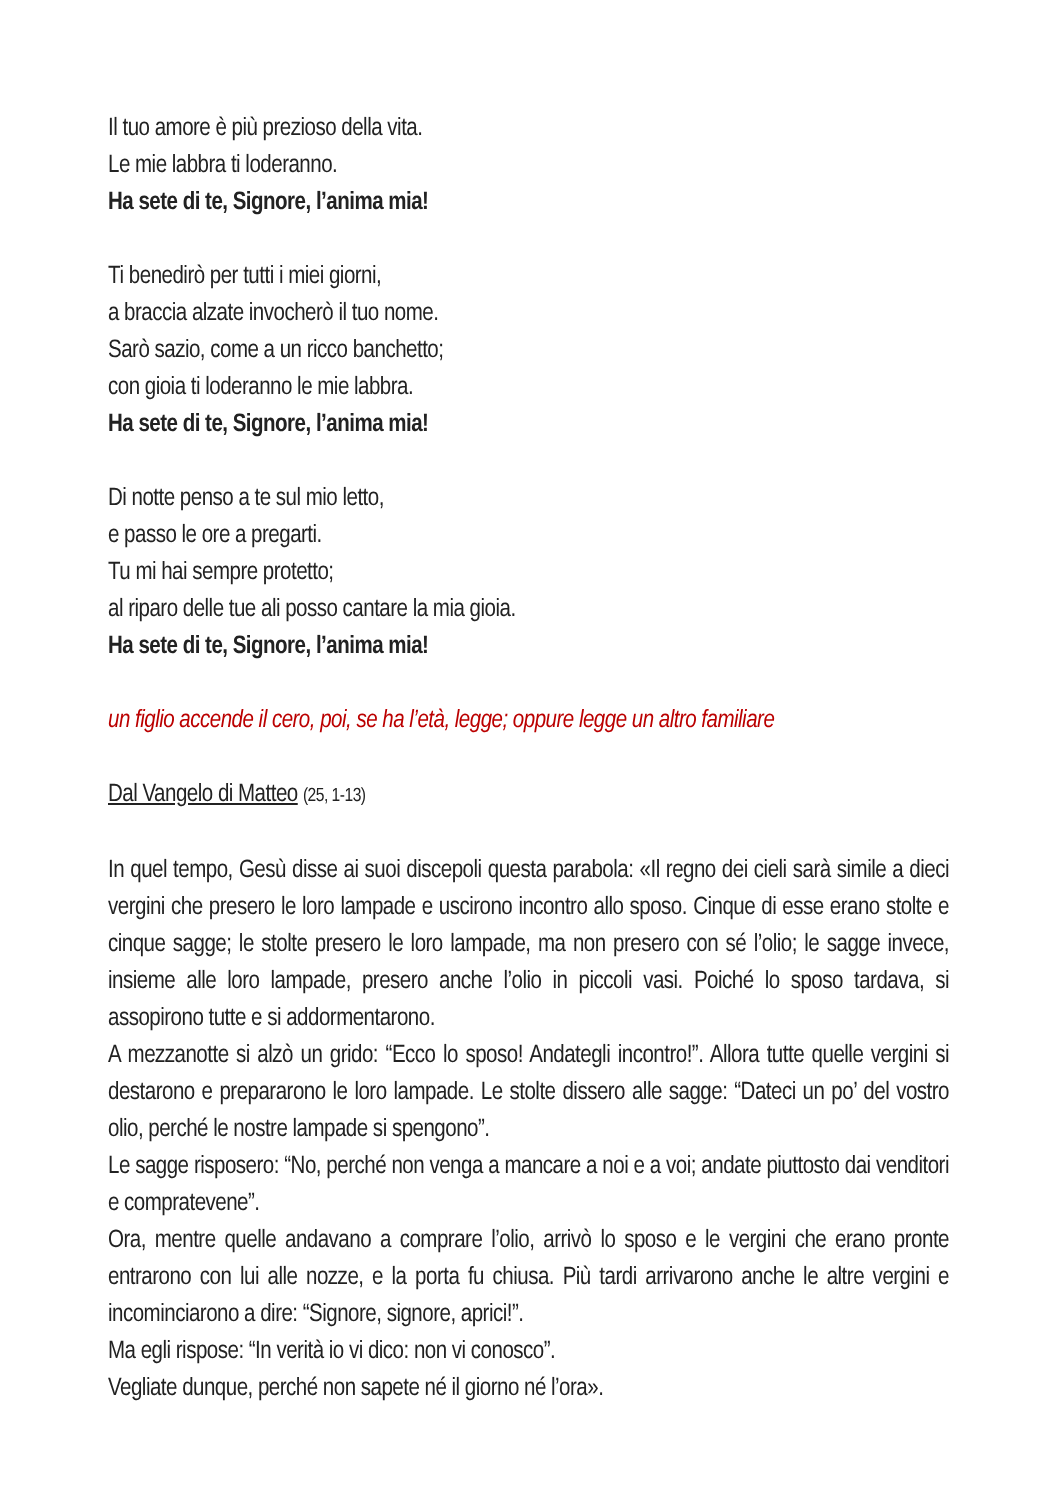Il tuo amore è più prezioso della vita.
Le mie labbra ti loderanno.
Ha sete di te, Signore, l’anima mia!
Ti benedirò per tutti i miei giorni,
a braccia alzate invocherò il tuo nome.
Sarò sazio, come a un ricco banchetto;
con gioia ti loderanno le mie labbra.
Ha sete di te, Signore, l’anima mia!
Di notte penso a te sul mio letto,
e passo le ore a pregarti.
Tu mi hai sempre protetto;
al riparo delle tue ali posso cantare la mia gioia.
Ha sete di te, Signore, l’anima mia!
un figlio accende il cero, poi, se ha l’età, legge; oppure legge un altro familiare
Dal Vangelo di Matteo (25, 1-13)
In quel tempo, Gesù disse ai suoi discepoli questa parabola: «Il regno dei cieli sarà simile a dieci vergini che presero le loro lampade e uscirono incontro allo sposo. Cinque di esse erano stolte e cinque sagge; le stolte presero le loro lampade, ma non presero con sé l’olio; le sagge invece, insieme alle loro lampade, presero anche l’olio in piccoli vasi. Poiché lo sposo tardava, si assopirono tutte e si addormentarono.
A mezzanotte si alzò un grido: “Ecco lo sposo! Andategli incontro!”. Allora tutte quelle vergini si destarono e prepararono le loro lampade. Le stolte dissero alle sagge: “Dateci un po’ del vostro olio, perché le nostre lampade si spengono”.
Le sagge risposero: “No, perché non venga a mancare a noi e a voi; andate piuttosto dai venditori e compratevene”.
Ora, mentre quelle andavano a comprare l’olio, arrivò lo sposo e le vergini che erano pronte entrarono con lui alle nozze, e la porta fu chiusa. Più tardi arrivarono anche le altre vergini e incominciarono a dire: “Signore, signore, aprici!”.
Ma egli rispose: “In verità io vi dico: non vi conosco”.
Vegliate dunque, perché non sapete né il giorno né l’ora».